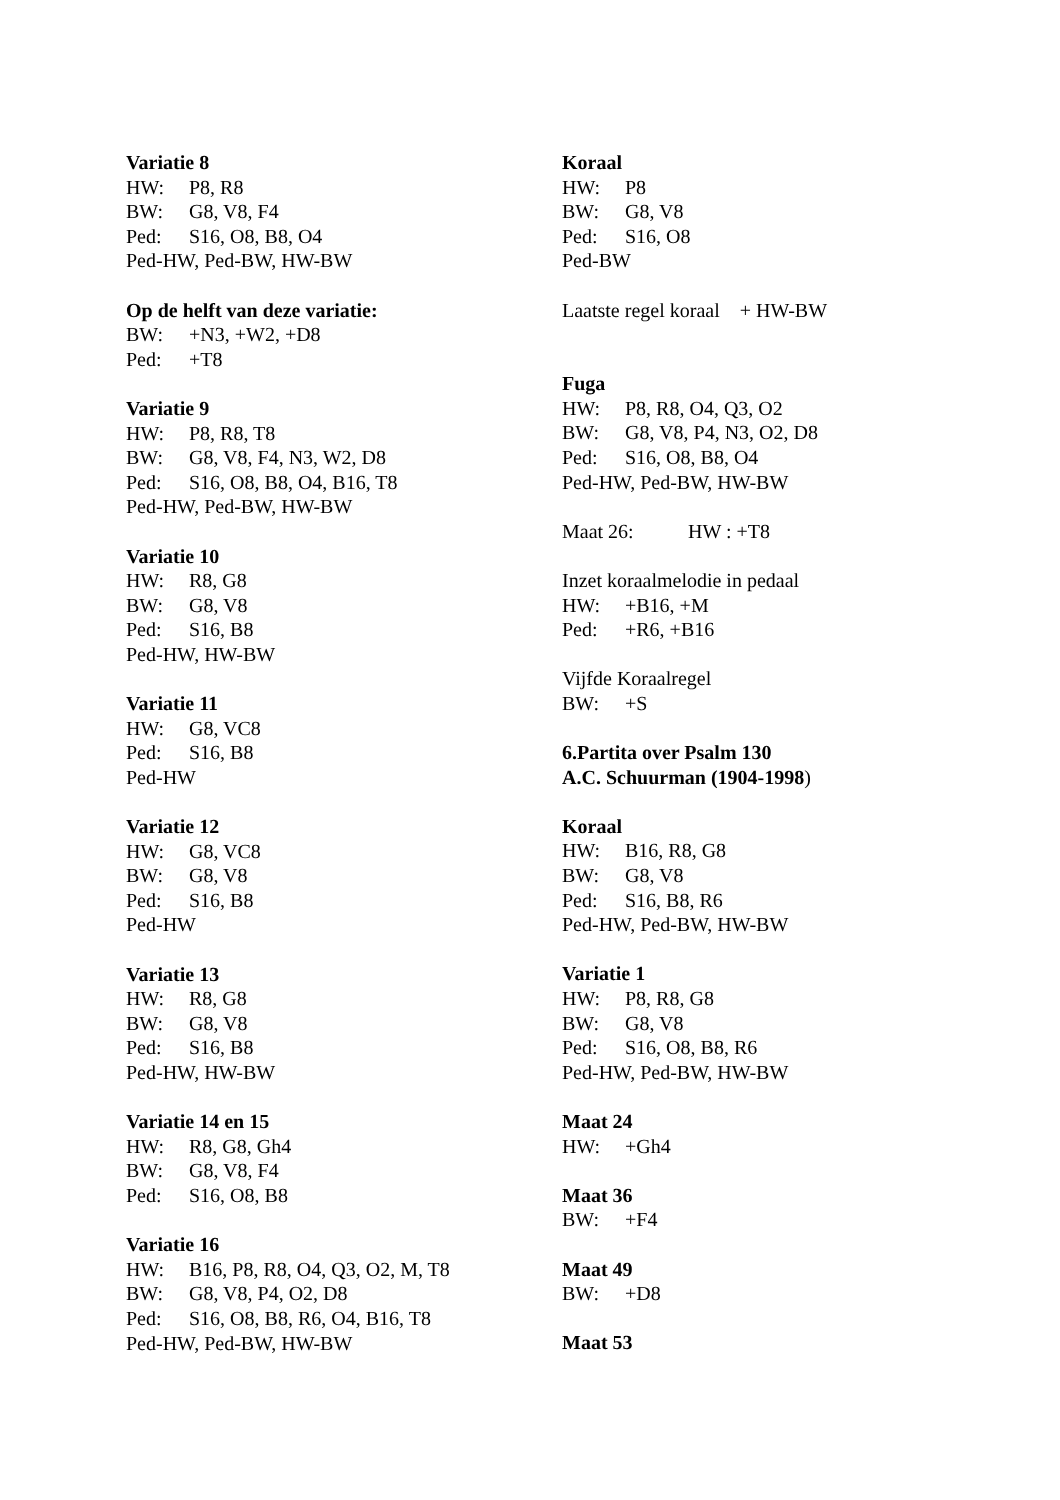Variatie 8
HW: P8, R8
BW: G8, V8, F4
Ped: S16, O8, B8, O4
Ped-HW, Ped-BW, HW-BW
Op de helft van deze variatie:
BW: +N3, +W2, +D8
Ped: +T8
Variatie 9
HW: P8, R8, T8
BW: G8, V8, F4, N3, W2, D8
Ped: S16, O8, B8, O4, B16, T8
Ped-HW, Ped-BW, HW-BW
Variatie 10
HW: R8, G8
BW: G8, V8
Ped: S16, B8
Ped-HW, HW-BW
Variatie 11
HW: G8, VC8
Ped: S16, B8
Ped-HW
Variatie 12
HW: G8, VC8
BW: G8, V8
Ped: S16, B8
Ped-HW
Variatie 13
HW: R8, G8
BW: G8, V8
Ped: S16, B8
Ped-HW, HW-BW
Variatie 14 en 15
HW: R8, G8, Gh4
BW: G8, V8, F4
Ped: S16, O8, B8
Variatie 16
HW: B16, P8, R8, O4, Q3, O2, M, T8
BW: G8, V8, P4, O2, D8
Ped: S16, O8, B8, R6, O4, B16, T8
Ped-HW, Ped-BW, HW-BW
Koraal
HW: P8
BW: G8, V8
Ped: S16, O8
Ped-BW
Laatste regel koraal + HW-BW
Fuga
HW: P8, R8, O4, Q3, O2
BW: G8, V8, P4, N3, O2, D8
Ped: S16, O8, B8, O4
Ped-HW, Ped-BW, HW-BW
Maat 26: HW : +T8
Inzet koraalmelodie in pedaal
HW: +B16, +M
Ped: +R6, +B16
Vijfde Koraalregel
BW: +S
6.Partita over Psalm 130
A.C. Schuurman (1904-1998)
Koraal
HW: B16, R8, G8
BW: G8, V8
Ped: S16, B8, R6
Ped-HW, Ped-BW, HW-BW
Variatie 1
HW: P8, R8, G8
BW: G8, V8
Ped: S16, O8, B8, R6
Ped-HW, Ped-BW, HW-BW
Maat 24
HW: +Gh4
Maat 36
BW: +F4
Maat 49
BW: +D8
Maat 53